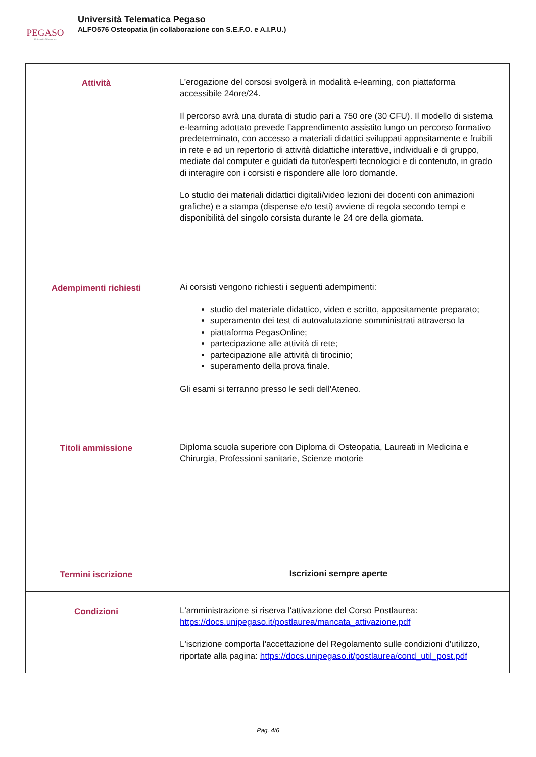PEGASO
Università Telematica
Università Telematica Pegaso
ALFO576 Osteopatia (in collaborazione con S.E.F.O. e A.I.P.U.)
| Attività | L’erogazione del corsosi svolgerà in modalità e-learning, con piattaforma accessibile 24ore/24. Il percorso avrà una durata di studio pari a 750 ore (30 CFU). Il modello di sistema e-learning adottato prevede l’apprendimento assistito lungo un percorso formativo predeterminato, con accesso a materiali didattici sviluppati appositamente e fruibili in rete e ad un repertorio di attività didattiche interattive, individuali e di gruppo, mediate dal computer e guidati da tutor/esperti tecnologici e di contenuto, in grado di interagire con i corsisti e rispondere alle loro domande. Lo studio dei materiali didattici digitali/video lezioni dei docenti con animazioni grafiche) e a stampa (dispense e/o testi) avviene di regola secondo tempi e disponibilità del singolo corsista durante le 24 ore della giornata. |
| Adempimenti richiesti | Ai corsisti vengono richiesti i seguenti adempimenti: studio del materiale didattico, video e scritto, appositamente preparato; superamento dei test di autovalutazione somministrati attraverso la piattaforma PegasOnline; partecipazione alle attività di rete; partecipazione alle attività di tirocinio; superamento della prova finale. Gli esami si terranno presso le sedi dell'Ateneo. |
| Titoli ammissione | Diploma scuola superiore con Diploma di Osteopatia, Laureati in Medicina e Chirurgia, Professioni sanitarie, Scienze motorie |
| Termini iscrizione | Iscrizioni sempre aperte |
| Condizioni | L'amministrazione si riserva l'attivazione del Corso Postlaurea: https://docs.unipegaso.it/postlaurea/mancata_attivazione.pdf L'iscrizione comporta l'accettazione del Regolamento sulle condizioni d'utilizzo, riportate alla pagina: https://docs.unipegaso.it/postlaurea/cond_util_post.pdf |
Pag. 4/6